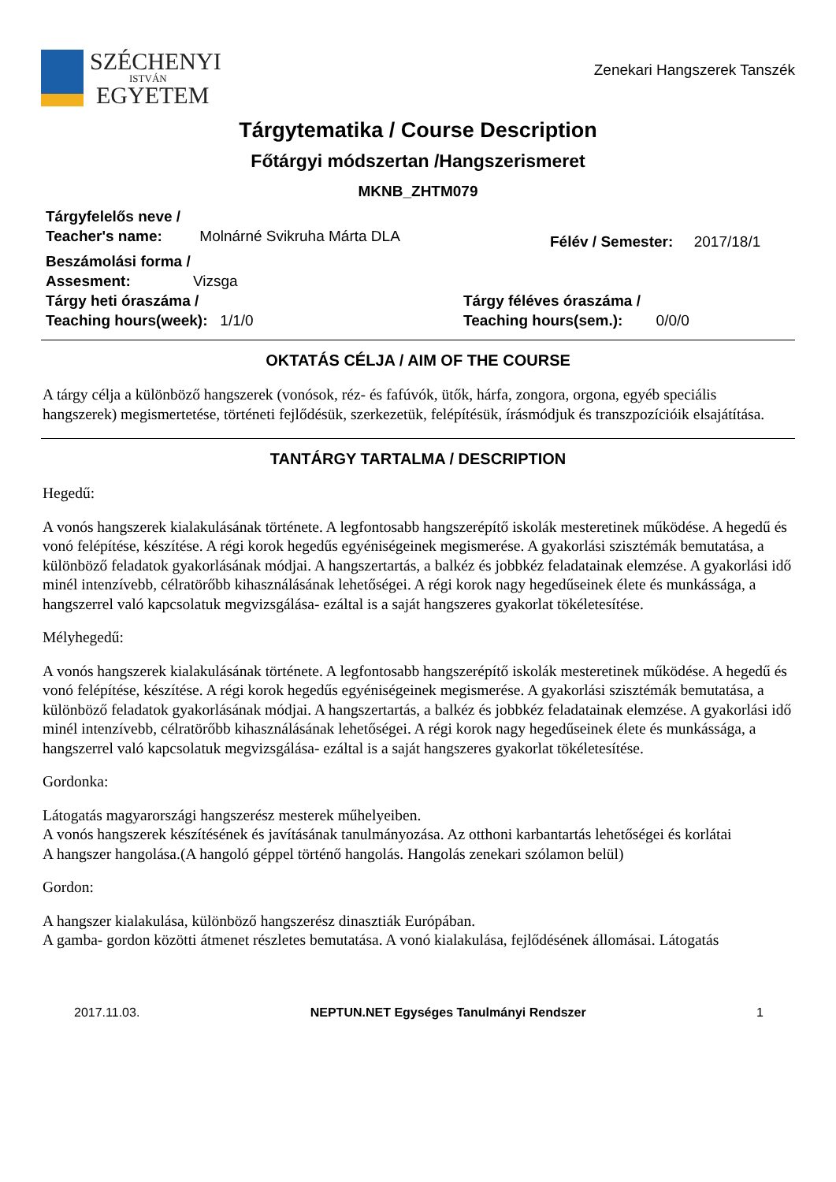SZÉCHENYI
ISTVÁN
EGYETEM
Zenekari Hangszerek Tanszék
Tárgytematika / Course Description
Főtárgyi módszertan /Hangszerismeret
MKNB_ZHTM079
Tárgyfelelős neve /
Teacher's name: Molnárné Svikruha Márta DLA
Félév / Semester: 2017/18/1
Beszámolási forma /
Assesment: Vizsga
Tárgy heti óraszáma /
Teaching hours(week): 1/1/0
Tárgy féléves óraszáma /
Teaching hours(sem.): 0/0/0
OKTATÁS CÉLJA / AIM OF THE COURSE
A tárgy célja a különböző hangszerek (vonósok, réz- és fafúvók, ütők, hárfa, zongora, orgona, egyéb speciális hangszerek) megismertetése, történeti fejlődésük, szerkezetük, felépítésük, írásmódjuk és transzpozícióik elsajátítása.
TANTÁRGY TARTALMA / DESCRIPTION
Hegedű:
A vonós hangszerek kialakulásának története. A legfontosabb hangszerépítő iskolák mesteretinek működése. A hegedű és vonó felépítése, készítése. A régi korok hegedűs egyéniségeinek megismerése. A gyakorlási szisztémák bemutatása, a különböző feladatok gyakorlásának módjai. A hangszertartás, a balkéz és jobbkéz feladatainak elemzése. A gyakorlási idő minél intenzívebb, célratörőbb kihasználásának lehetőségei. A régi korok nagy hegedűseinek élete és munkássága, a hangszerrel való kapcsolatuk megvizsgálása- ezáltal is a saját hangszeres gyakorlat tökéletesítése.
Mélyhegedű:
A vonós hangszerek kialakulásának története. A legfontosabb hangszerépítő iskolák mesteretinek működése. A hegedű és vonó felépítése, készítése. A régi korok hegedűs egyéniségeinek megismerése. A gyakorlási szisztémák bemutatása, a különböző feladatok gyakorlásának módjai. A hangszertartás, a balkéz és jobbkéz feladatainak elemzése. A gyakorlási idő minél intenzívebb, célratörőbb kihasználásának lehetőségei. A régi korok nagy hegedűseinek élete és munkássága, a hangszerrel való kapcsolatuk megvizsgálása- ezáltal is a saját hangszeres gyakorlat tökéletesítése.
Gordonka:
Látogatás magyarországi hangszerész mesterek műhelyeiben.
A vonós hangszerek készítésének és javításának tanulmányozása. Az otthoni karbantartás lehetőségei és korlátai
A hangszer hangolása.(A hangoló géppel történő hangolás. Hangolás zenekari szólamon belül)
Gordon:
A hangszer kialakulása, különböző hangszerész dinasztiák Európában.
A gamba- gordon közötti átmenet részletes bemutatása. A vonó kialakulása, fejlődésének állomásai. Látogatás
2017.11.03. NEPTUN.NET Egységes Tanulmányi Rendszer 1